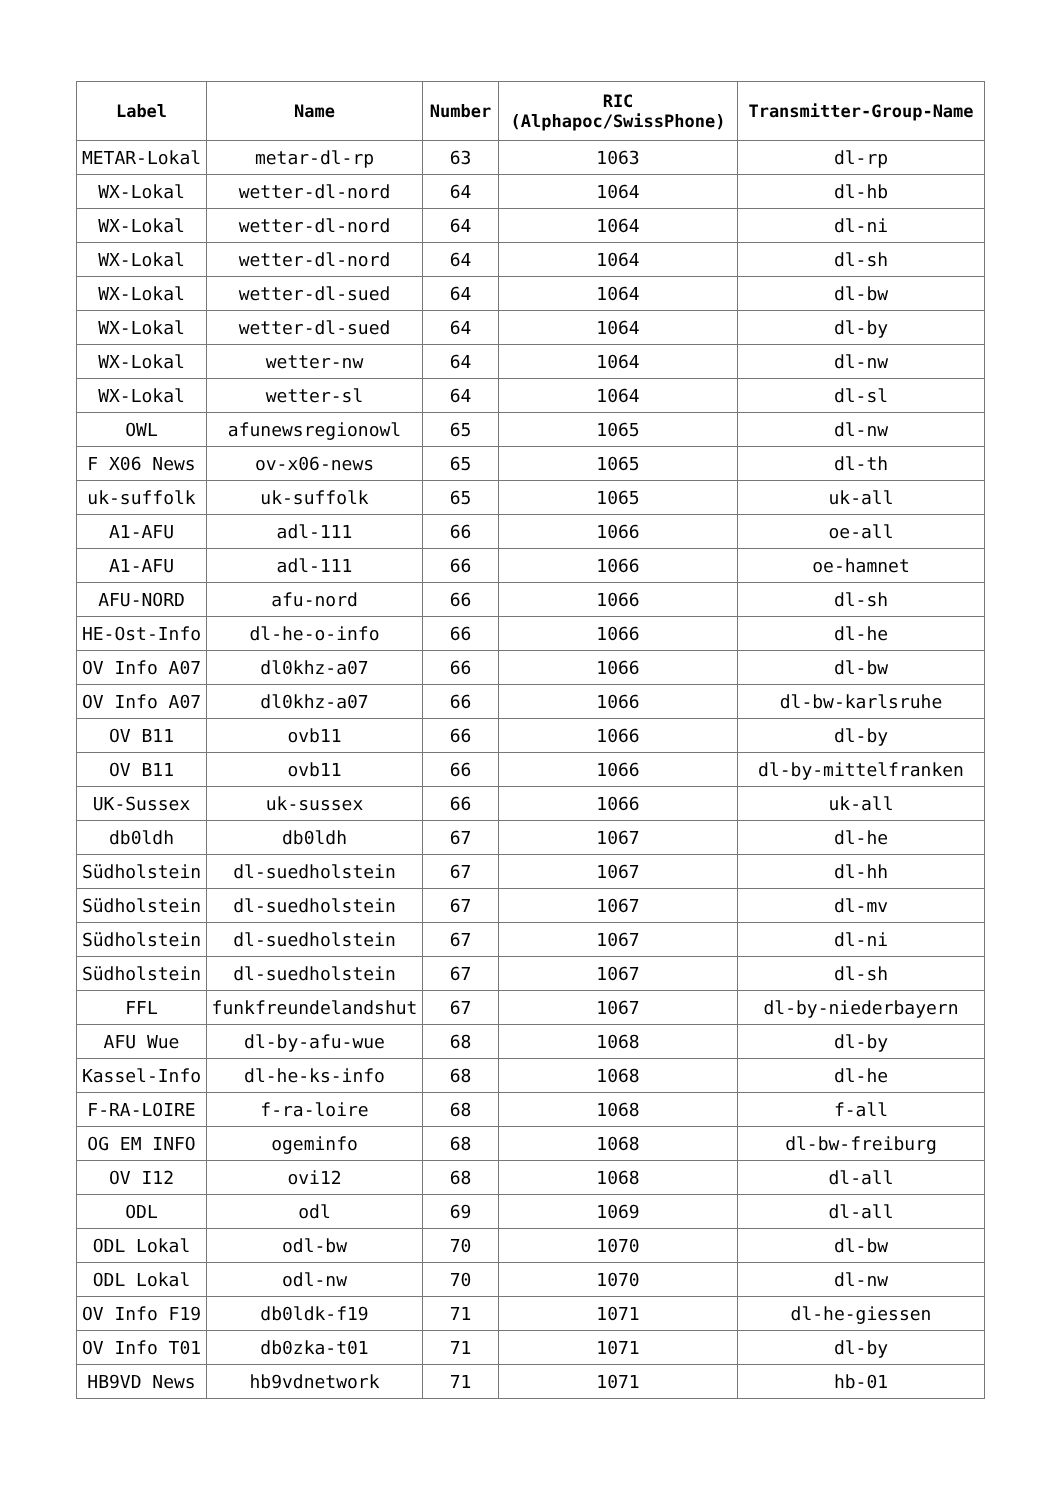| Label | Name | Number | RIC (Alphapoc/SwissPhone) | Transmitter-Group-Name |
| --- | --- | --- | --- | --- |
| METAR-Lokal | metar-dl-rp | 63 | 1063 | dl-rp |
| WX-Lokal | wetter-dl-nord | 64 | 1064 | dl-hb |
| WX-Lokal | wetter-dl-nord | 64 | 1064 | dl-ni |
| WX-Lokal | wetter-dl-nord | 64 | 1064 | dl-sh |
| WX-Lokal | wetter-dl-sued | 64 | 1064 | dl-bw |
| WX-Lokal | wetter-dl-sued | 64 | 1064 | dl-by |
| WX-Lokal | wetter-nw | 64 | 1064 | dl-nw |
| WX-Lokal | wetter-sl | 64 | 1064 | dl-sl |
| OWL | afunewsregionowl | 65 | 1065 | dl-nw |
| F X06 News | ov-x06-news | 65 | 1065 | dl-th |
| uk-suffolk | uk-suffolk | 65 | 1065 | uk-all |
| A1-AFU | adl-111 | 66 | 1066 | oe-all |
| A1-AFU | adl-111 | 66 | 1066 | oe-hamnet |
| AFU-NORD | afu-nord | 66 | 1066 | dl-sh |
| HE-Ost-Info | dl-he-o-info | 66 | 1066 | dl-he |
| OV Info A07 | dl0khz-a07 | 66 | 1066 | dl-bw |
| OV Info A07 | dl0khz-a07 | 66 | 1066 | dl-bw-karlsruhe |
| OV B11 | ovb11 | 66 | 1066 | dl-by |
| OV B11 | ovb11 | 66 | 1066 | dl-by-mittelfranken |
| UK-Sussex | uk-sussex | 66 | 1066 | uk-all |
| db0ldh | db0ldh | 67 | 1067 | dl-he |
| Südholstein | dl-suedholstein | 67 | 1067 | dl-hh |
| Südholstein | dl-suedholstein | 67 | 1067 | dl-mv |
| Südholstein | dl-suedholstein | 67 | 1067 | dl-ni |
| Südholstein | dl-suedholstein | 67 | 1067 | dl-sh |
| FFL | funkfreundelandshut | 67 | 1067 | dl-by-niederbayern |
| AFU Wue | dl-by-afu-wue | 68 | 1068 | dl-by |
| Kassel-Info | dl-he-ks-info | 68 | 1068 | dl-he |
| F-RA-LOIRE | f-ra-loire | 68 | 1068 | f-all |
| OG EM INFO | ogeminfo | 68 | 1068 | dl-bw-freiburg |
| OV I12 | ovi12 | 68 | 1068 | dl-all |
| ODL | odl | 69 | 1069 | dl-all |
| ODL Lokal | odl-bw | 70 | 1070 | dl-bw |
| ODL Lokal | odl-nw | 70 | 1070 | dl-nw |
| OV Info F19 | db0ldk-f19 | 71 | 1071 | dl-he-giessen |
| OV Info T01 | db0zka-t01 | 71 | 1071 | dl-by |
| HB9VD News | hb9vdnetwork | 71 | 1071 | hb-01 |